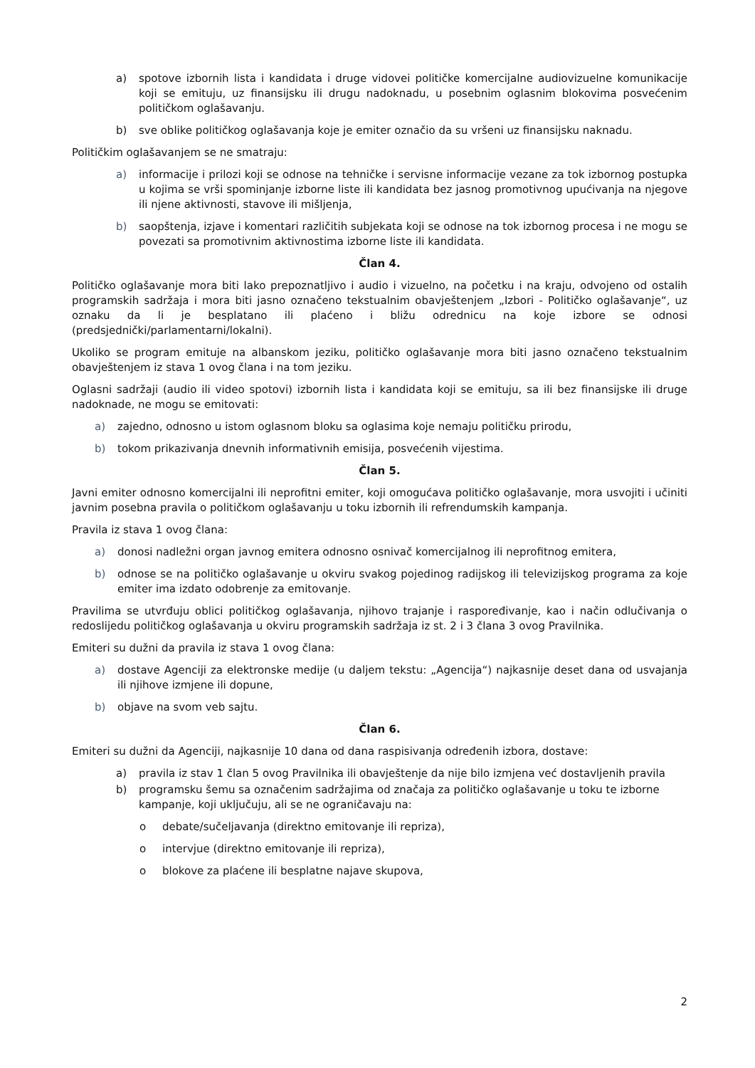a) spotove izbornih lista i kandidata i druge vidovei političke komercijalne audiovizuelne komunikacije koji se emituju, uz finansijsku ili drugu nadoknadu, u posebnim oglasnim blokovima posvećenim političkom oglašavanju.
b) sve oblike političkog oglašavanja koje je emiter označio da su vršeni uz finansijsku naknadu.
Političkim oglašavanjem se ne smatraju:
a) informacije i prilozi koji se odnose na tehničke i servisne informacije vezane za tok izbornog postupka u kojima se vrši spominjanje izborne liste ili kandidata bez jasnog promotivnog upućivanja na njegove ili njene aktivnosti, stavove ili mišljenja,
b) saopštenja, izjave i komentari različitih subjekata koji se odnose na tok izbornog procesa i ne mogu se povezati sa promotivnim aktivnostima izborne liste ili kandidata.
Član 4.
Političko oglašavanje mora biti lako prepoznatljivo i audio i vizuelno, na početku i na kraju, odvojeno od ostalih programskih sadržaja i mora biti jasno označeno tekstualnim obavještenjem „Izbori - Političko oglašavanje“, uz oznaku da li je besplatano ili plaćeno i bližu odrednicu na koje izbore se odnosi (predsjednički/parlamentarni/lokalni).
Ukoliko se program emituje na albanskom jeziku, političko oglašavanje mora biti jasno označeno tekstualnim obavještenjem iz stava 1 ovog člana i na tom jeziku.
Oglasni sadržaji (audio ili video spotovi) izbornih lista i kandidata koji se emituju, sa ili bez finansijske ili druge nadoknade, ne mogu se emitovati:
a) zajedno, odnosno u istom oglasnom bloku sa oglasima koje nemaju političku prirodu,
b) tokom prikazivanja dnevnih informativnih emisija, posvećenih vijestima.
Član 5.
Javni emiter odnosno komercijalni ili neprofitni emiter, koji omogućava političko oglašavanje, mora usvojiti i učiniti javnim posebna pravila o političkom oglašavanju u toku izbornih ili refrendumskih kampanja.
Pravila iz stava 1 ovog člana:
a) donosi nadležni organ javnog emitera odnosno osnivač komercijalnog ili neprofitnog emitera,
b) odnose se na političko oglašavanje u okviru svakog pojedinog radijskog ili televizijskog programa za koje emiter ima izdato odobrenje za emitovanje.
Pravilima se utvrđuju oblici političkog oglašavanja, njihovo trajanje i raspoređivanje, kao i način odlučivanja o redoslijedu političkog oglašavanja u okviru programskih sadržaja iz st. 2 i 3 člana 3 ovog Pravilnika.
Emiteri su dužni da pravila iz stava 1 ovog člana:
a) dostave Agenciji za elektronske medije (u daljem tekstu: „Agencija“) najkasnije deset dana od usvajanja ili njihove izmjene ili dopune,
b) objave na svom veb sajtu.
Član 6.
Emiteri su dužni da Agenciji, najkasnije 10 dana od dana raspisivanja određenih izbora, dostave:
a) pravila iz stav 1 član 5 ovog Pravilnika ili obavještenje da nije bilo izmjena već dostavljenih pravila
b) programsku šemu sa označenim sadržajima od značaja za političko oglašavanje u toku te izborne kampanje, koji uključuju, ali se ne ograničavaju na:
o debate/sučeljavanja (direktno emitovanje ili repriza),
o intervjue (direktno emitovanje ili repriza),
o blokove za plaćene ili besplatne najave skupova,
2